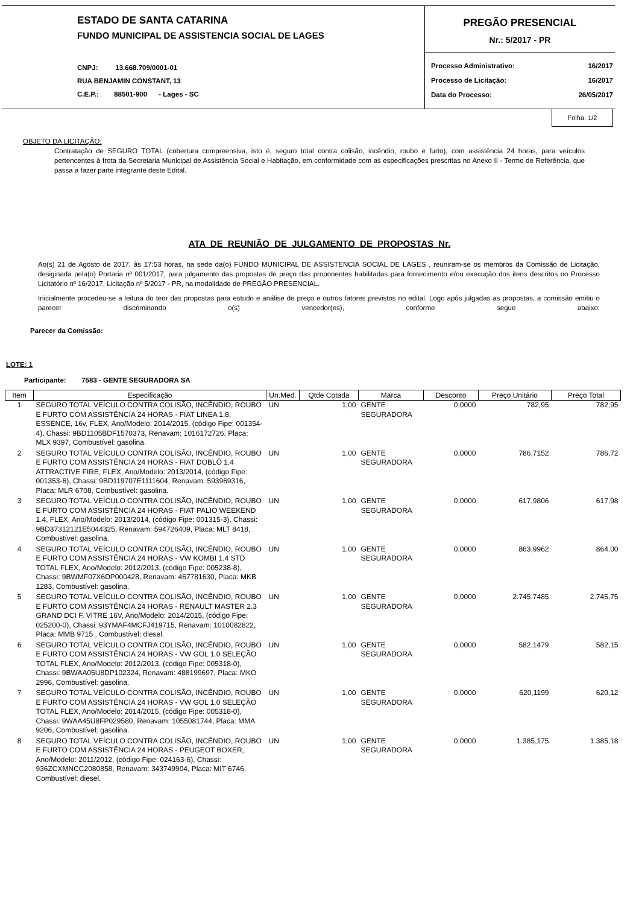ESTADO DE SANTA CATARINA
FUNDO MUNICIPAL DE ASSISTENCIA SOCIAL DE LAGES
CNPJ: 13.668.709/0001-01
RUA BENJAMIN CONSTANT, 13
C.E.P.: 88501-900 - Lages - SC
PREGÃO PRESENCIAL
Nr.: 5/2017 - PR
| Processo Administrativo: | 16/2017 |
| Processo de Licitação: | 16/2017 |
| Data do Processo: | 26/05/2017 |
Folha: 1/2
OBJETO DA LICITAÇÃO:
Contratação de SEGURO TOTAL (cobertura compreensiva, isto é, seguro total contra colisão, incêndio, roubo e furto), com assistência 24 horas, para veículos pertencentes à frota da Secretaria Municipal de Assistência Social e Habitação, em conformidade com as especificações prescritas no Anexo II - Termo de Referência, que passa a fazer parte integrante deste Edital.
ATA DE REUNIÃO DE JULGAMENTO DE PROPOSTAS Nr.
Ao(s) 21 de Agosto de 2017, às 17:53 horas, na sede da(o) FUNDO MUNICIPAL DE ASSISTENCIA SOCIAL DE LAGES , reuniram-se os membros da Comissão de Licitação, desiginada pela(o) Portaria nº 001/2017, para julgamento das propostas de preço das proponentes habilitadas para fornecimento e/ou execução dos itens descritos no Processo Licitatório nº 16/2017, Licitação nº 5/2017 - PR, na modalidade de PREGÃO PRESENCIAL.
Inicialmente procedeu-se a leitura do teor das propostas para estudo e análise de preço e outros fatores previstos no edital. Logo após julgadas as propostas, a comissão emitiu o parecer discriminando o(s) vencedor(es), conforme segue abaixo:
Parecer da Comissão:
LOTE: 1
Participante: 7583 - GENTE SEGURADORA SA
| Item | Especificação | Un.Med. | Qtde Cotada | Marca | Desconto | Preço Unitário | Preço Total |
| --- | --- | --- | --- | --- | --- | --- | --- |
| 1 | SEGURO TOTAL VEÍCULO CONTRA COLISÃO, INCÊNDIO, ROUBO E FURTO COM ASSISTÊNCIA 24 HORAS - FIAT LINEA 1.8, ESSENCE, 16v, FLEX, Ano/Modelo: 2014/2015, (código Fipe: 001354-4), Chassi: 9BD1105BDF1570373, Renavam: 1016172726, Placa: MLX 9397, Combustível: gasolina. | UN | 1,00 | GENTE SEGURADORA | 0,0000 | 782,95 | 782,95 |
| 2 | SEGURO TOTAL VEÍCULO CONTRA COLISÃO, INCÊNDIO, ROUBO E FURTO COM ASSISTÊNCIA 24 HORAS - FIAT DOBLÔ 1.4 ATTRACTIVE FIRE, FLEX, Ano/Modelo: 2013/2014, (código Fipe: 001353-6), Chassi: 9BD119707E1111604, Renavam: 593969316, Placa: MLR 6708, Combustível: gasolina. | UN | 1,00 | GENTE SEGURADORA | 0,0000 | 786,7152 | 786,72 |
| 3 | SEGURO TOTAL VEÍCULO CONTRA COLISÃO, INCÊNDIO, ROUBO E FURTO COM ASSISTÊNCIA 24 HORAS - FIAT PALIO WEEKEND 1.4, FLEX, Ano/Modelo: 2013/2014, (código Fipe: 001315-3), Chassi: 9BD37312121E5044325, Renavam: 594726409, Placa: MLT 8418, Combustível: gasolina. | UN | 1,00 | GENTE SEGURADORA | 0,0000 | 617,9806 | 617,98 |
| 4 | SEGURO TOTAL VEÍCULO CONTRA COLISÃO, INCÊNDIO, ROUBO E FURTO COM ASSISTÊNCIA 24 HORAS - VW KOMBI 1.4 STD TOTAL FLEX, Ano/Modelo: 2012/2013, (código Fipe: 005238-8), Chassi: 9BWMF07X6DP000428, Renavam: 467781630, Placa: MKB 1283, Combustível: gasolina. | UN | 1,00 | GENTE SEGURADORA | 0,0000 | 863,9962 | 864,00 |
| 5 | SEGURO TOTAL VEÍCULO CONTRA COLISÃO, INCÊNDIO, ROUBO E FURTO COM ASSISTÊNCIA 24 HORAS - RENAULT MASTER 2.3 GRAND DCI F. VITRE 16V, Ano/Modelo: 2014/2015, (código Fipe: 025200-0), Chassi: 93YMAF4MCFJ419715, Renavam: 1010082822, Placa: MMB 9715 , Combustível: diesel. | UN | 1,00 | GENTE SEGURADORA | 0,0000 | 2.745,7485 | 2.745,75 |
| 6 | SEGURO TOTAL VEÍCULO CONTRA COLISÃO, INCÊNDIO, ROUBO E FURTO COM ASSISTÊNCIA 24 HORAS - VW GOL 1.0 SELEÇÃO TOTAL FLEX, Ano/Modelo: 2012/2013, (código Fipe: 005318-0), Chassi: 9BWAA05U8DP102324, Renavam: 488199697, Placa: MKO 2996, Combustível: gasolina. | UN | 1,00 | GENTE SEGURADORA | 0,0000 | 582,1479 | 582,15 |
| 7 | SEGURO TOTAL VEÍCULO CONTRA COLISÃO, INCÊNDIO, ROUBO E FURTO COM ASSISTÊNCIA 24 HORAS - VW GOL 1.0 SELEÇÃO TOTAL FLEX, Ano/Modelo: 2014/2015, (código Fipe: 005318-0), Chassi: 9WAA45U8FP029580, Renavam: 1055081744, Placa: MMA 9206, Combustível: gasolina. | UN | 1,00 | GENTE SEGURADORA | 0,0000 | 620,1199 | 620,12 |
| 8 | SEGURO TOTAL VEÍCULO CONTRA COLISÃO, INCÊNDIO, ROUBO E FURTO COM ASSISTÊNCIA 24 HORAS - PEUGEOT BOXER, Ano/Modelo: 2011/2012, (código Fipe: 024163-6), Chassi: 936ZCXMNCC2080858, Renavam: 343749904, Placa: MIT 6746, Combustível: diesel. | UN | 1,00 | GENTE SEGURADORA | 0,0000 | 1.385,175 | 1.385,18 |